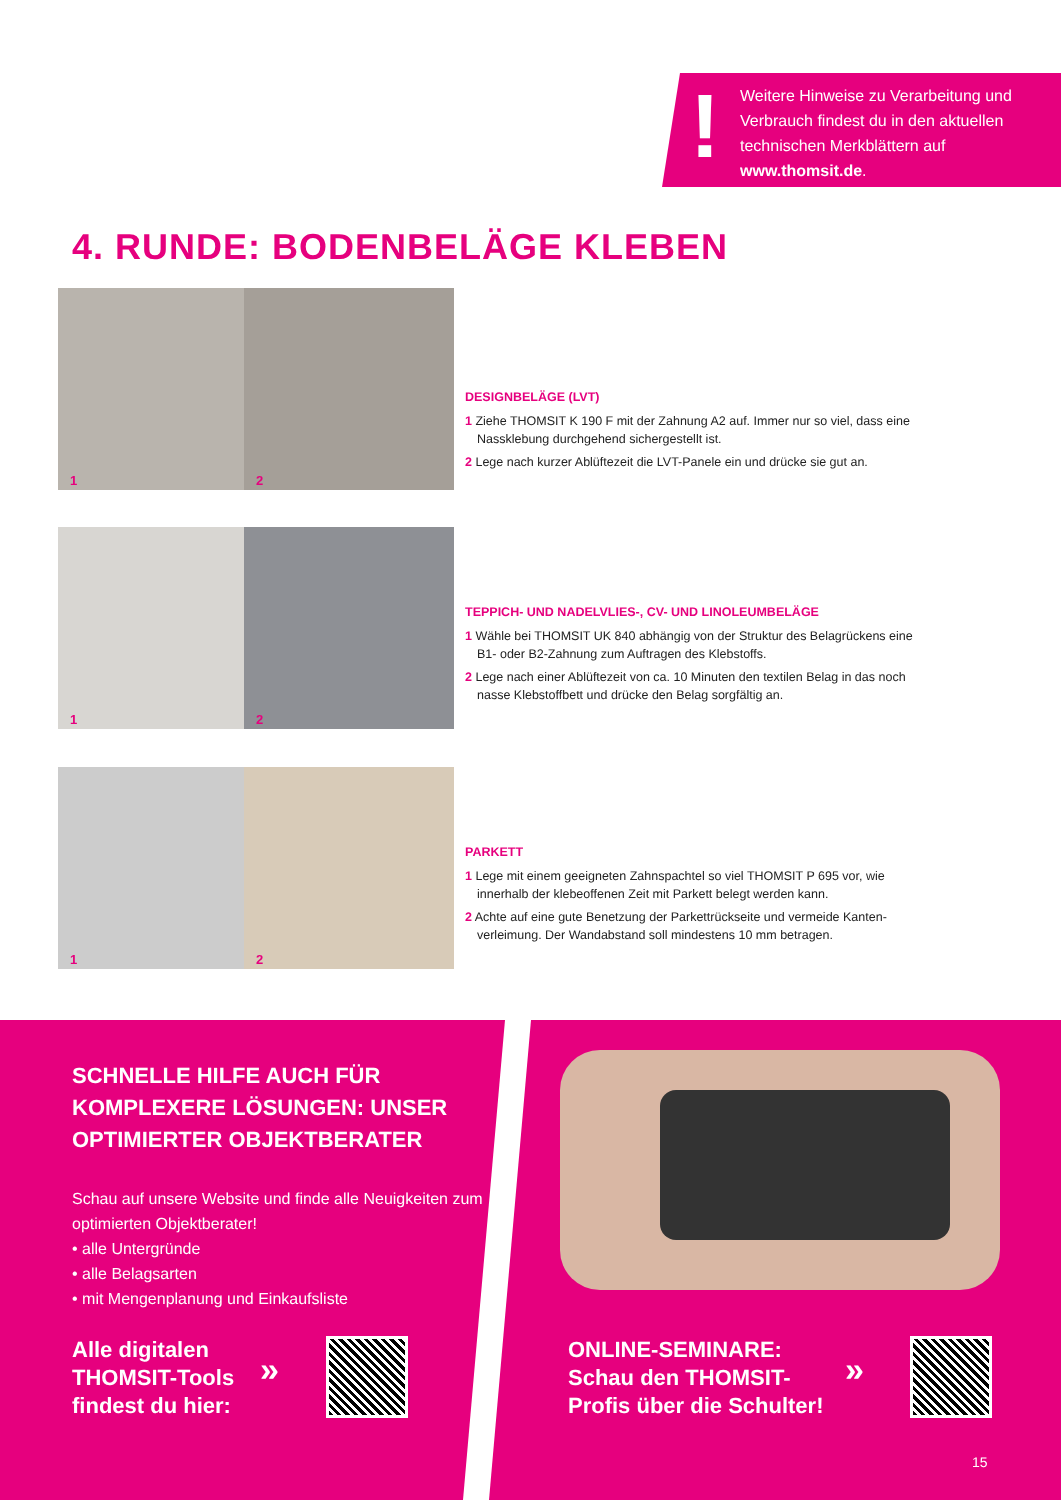!
Weitere Hinweise zu Verarbeitung und Verbrauch findest du in den aktuellen technischen Merkblättern auf www.thomsit.de.
4. RUNDE: BODENBELÄGE KLEBEN
1 2
DESIGNBELÄGE (LVT)
1 Ziehe THOMSIT K 190 F mit der Zahnung A2 auf. Immer nur so viel, dass eine Nassklebung durchgehend sichergestellt ist.
2 Lege nach kurzer Ablüftezeit die LVT-Panele ein und drücke sie gut an.
1 2
TEPPICH- UND NADELVLIES-, CV- UND LINOLEUMBELÄGE
1 Wähle bei THOMSIT UK 840 abhängig von der Struktur des Belagrückens eine B1- oder B2-Zahnung zum Auftragen des Klebstoffs.
2 Lege nach einer Ablüftezeit von ca. 10 Minuten den textilen Belag in das noch nasse Klebstoffbett und drücke den Belag sorgfältig an.
1 2
PARKETT
1 Lege mit einem geeigneten Zahnspachtel so viel THOMSIT P 695 vor, wie innerhalb der klebeoffenen Zeit mit Parkett belegt werden kann.
2 Achte auf eine gute Benetzung der Parkettrückseite und vermeide Kanten-verleimung. Der Wandabstand soll mindestens 10 mm betragen.
SCHNELLE HILFE AUCH FÜR KOMPLEXERE LÖSUNGEN: UNSER OPTIMIERTER OBJEKTBERATER
Schau auf unsere Website und finde alle Neuigkeiten zum optimierten Objektberater!
• alle Untergründe
• alle Belagsarten
• mit Mengenplanung und Einkaufsliste
Alle digitalen
THOMSIT-Tools
findest du hier:
»
ONLINE-SEMINARE:
Schau den THOMSIT-
Profis über die Schulter!
»
15